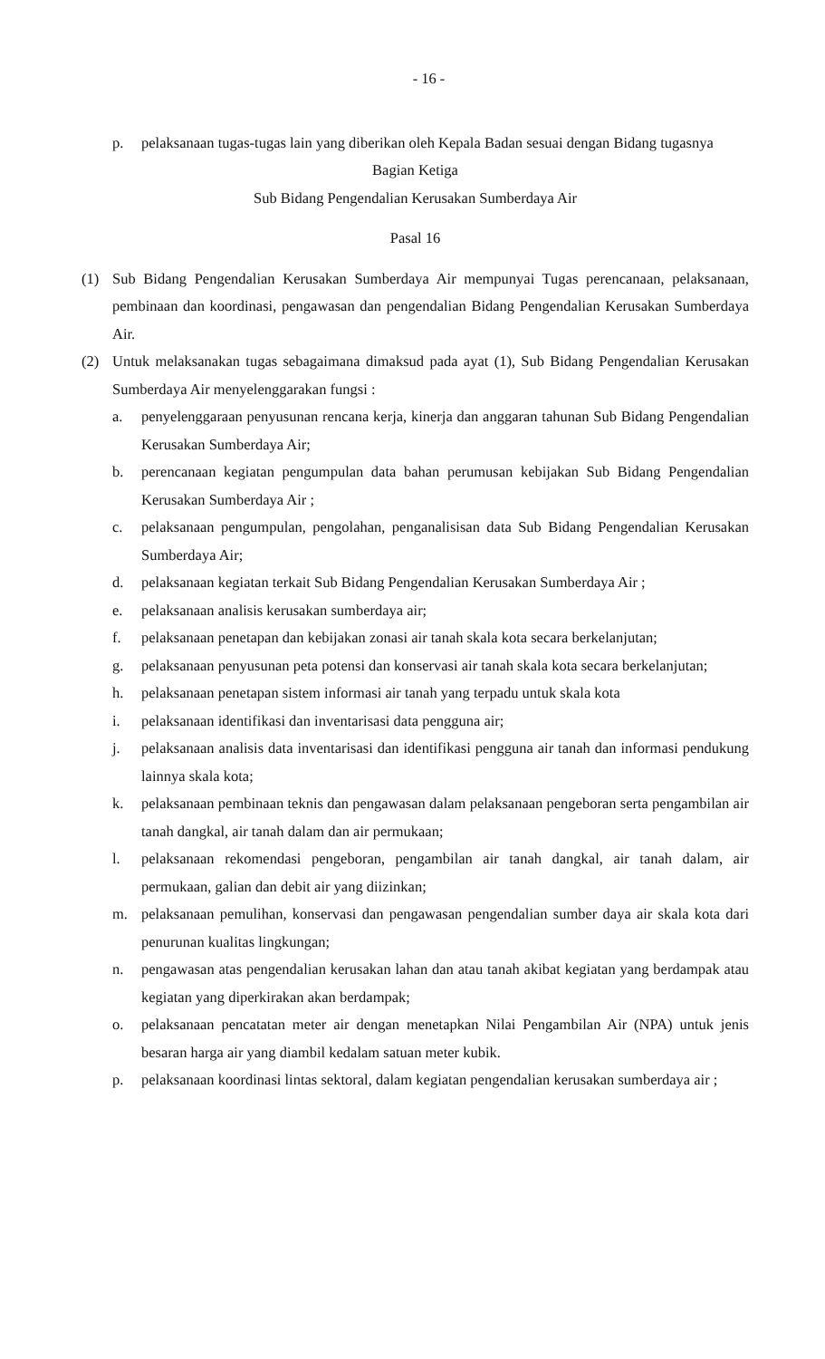- 16 -
p. pelaksanaan tugas-tugas lain yang diberikan oleh Kepala Badan sesuai dengan Bidang tugasnya
Bagian Ketiga
Sub Bidang Pengendalian Kerusakan Sumberdaya Air
Pasal 16
(1) Sub Bidang Pengendalian Kerusakan Sumberdaya Air mempunyai Tugas perencanaan, pelaksanaan, pembinaan dan koordinasi, pengawasan dan pengendalian Bidang Pengendalian Kerusakan Sumberdaya Air.
(2) Untuk melaksanakan tugas sebagaimana dimaksud pada ayat (1), Sub Bidang Pengendalian Kerusakan Sumberdaya Air menyelenggarakan fungsi :
a. penyelenggaraan penyusunan rencana kerja, kinerja dan anggaran tahunan Sub Bidang Pengendalian Kerusakan Sumberdaya Air;
b. perencanaan kegiatan pengumpulan data bahan perumusan kebijakan Sub Bidang Pengendalian Kerusakan Sumberdaya Air ;
c. pelaksanaan pengumpulan, pengolahan, penganalisisan data Sub Bidang Pengendalian Kerusakan Sumberdaya Air;
d. pelaksanaan kegiatan terkait Sub Bidang Pengendalian Kerusakan Sumberdaya Air ;
e. pelaksanaan analisis kerusakan sumberdaya air;
f. pelaksanaan penetapan dan kebijakan zonasi air tanah skala kota secara berkelanjutan;
g. pelaksanaan penyusunan peta potensi dan konservasi air tanah skala kota secara berkelanjutan;
h. pelaksanaan penetapan sistem informasi air tanah yang terpadu untuk skala kota
i. pelaksanaan identifikasi dan inventarisasi data pengguna air;
j. pelaksanaan analisis data inventarisasi dan identifikasi pengguna air tanah dan informasi pendukung lainnya skala kota;
k. pelaksanaan pembinaan teknis dan pengawasan dalam pelaksanaan pengeboran serta pengambilan air tanah dangkal, air tanah dalam dan air permukaan;
l. pelaksanaan rekomendasi pengeboran, pengambilan air tanah dangkal, air tanah dalam, air permukaan, galian dan debit air yang diizinkan;
m. pelaksanaan pemulihan, konservasi dan pengawasan pengendalian sumber daya air skala kota dari penurunan kualitas lingkungan;
n. pengawasan atas pengendalian kerusakan lahan dan atau tanah akibat kegiatan yang berdampak atau kegiatan yang diperkirakan akan berdampak;
o. pelaksanaan pencatatan meter air dengan menetapkan Nilai Pengambilan Air (NPA) untuk jenis besaran harga air yang diambil kedalam satuan meter kubik.
p. pelaksanaan koordinasi lintas sektoral, dalam kegiatan pengendalian kerusakan sumberdaya air ;